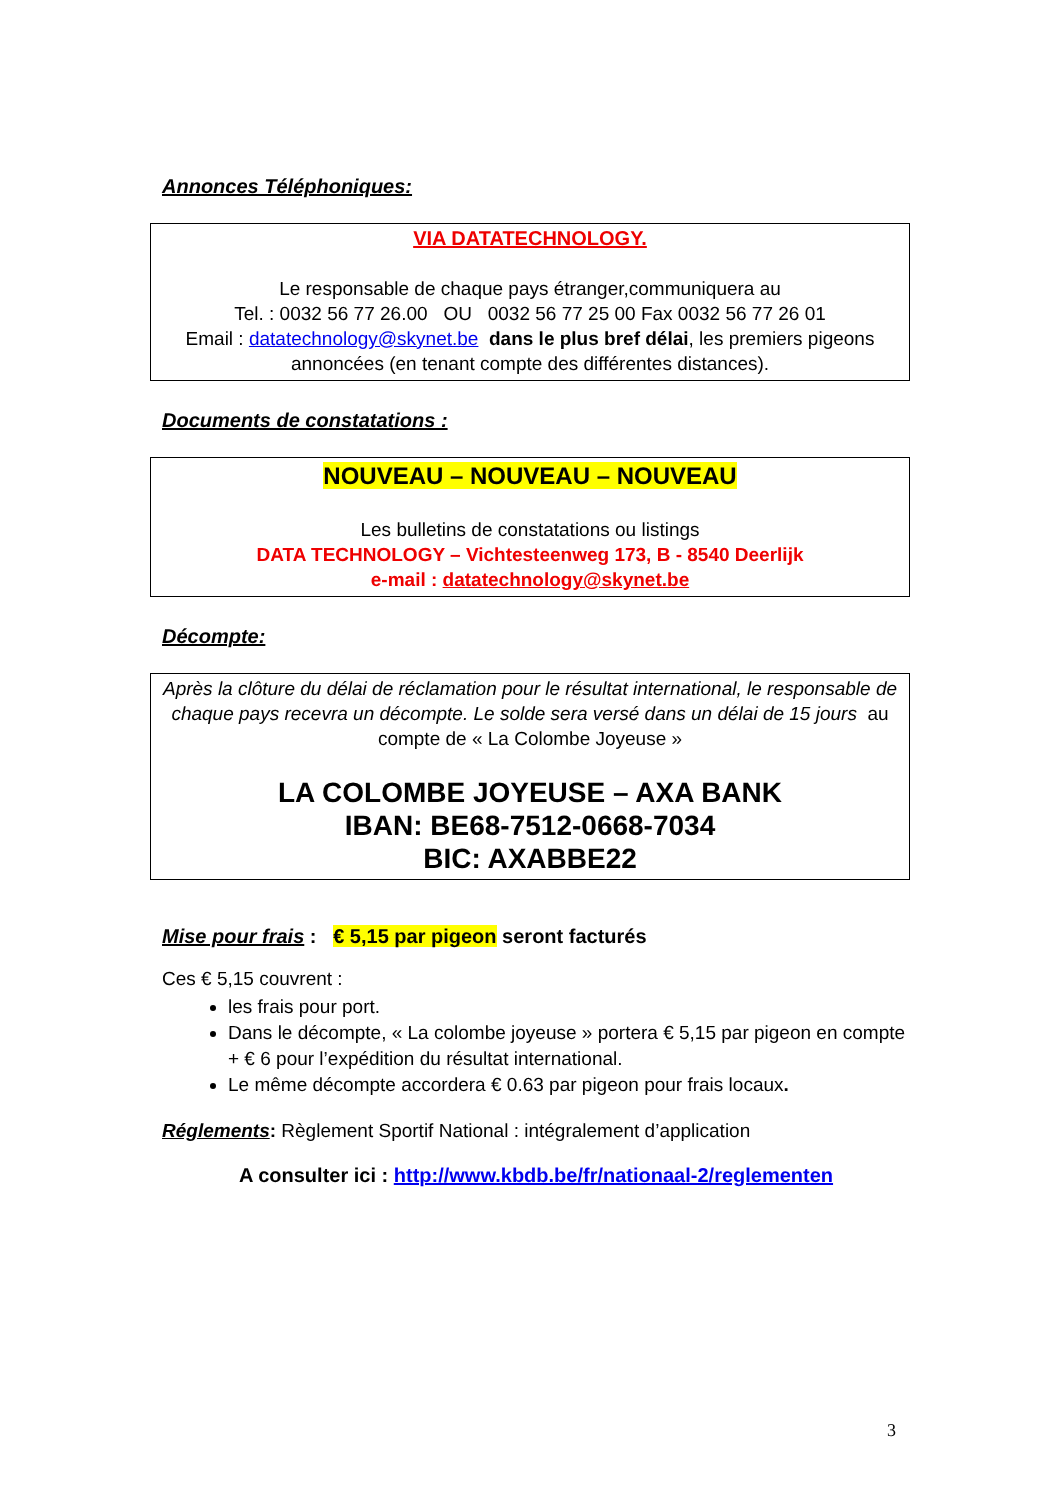Annonces Téléphoniques:
VIA DATATECHNOLOGY.
Le responsable de chaque pays étranger,communiquera au
Tel. : 0032 56 77 26.00 OU 0032 56 77 25 00 Fax 0032 56 77 26 01
Email : datatechnology@skynet.be dans le plus bref délai, les premiers pigeons annoncées (en tenant compte des différentes distances).
Documents de constatations :
NOUVEAU – NOUVEAU – NOUVEAU
Les bulletins de constatations ou listings
DATA TECHNOLOGY – Vichtesteenweg 173, B - 8540 Deerlijk
e-mail : datatechnology@skynet.be
Décompte:
Après la clôture du délai de réclamation pour le résultat international, le responsable de chaque pays recevra un décompte. Le solde sera versé dans un délai de 15 jours au compte de « La Colombe Joyeuse »
LA COLOMBE JOYEUSE – AXA BANK
IBAN: BE68-7512-0668-7034
BIC: AXABBE22
Mise pour frais : € 5,15 par pigeon seront facturés
Ces € 5,15 couvrent :
les frais pour port.
Dans le décompte, « La colombe joyeuse » portera € 5,15 par pigeon en compte + € 6 pour l’expédition du résultat international.
Le même décompte accordera € 0.63 par pigeon pour frais locaux.
Réglements: Règlement Sportif National : intégralement d’application
A consulter ici : http://www.kbdb.be/fr/nationaal-2/reglementen
3